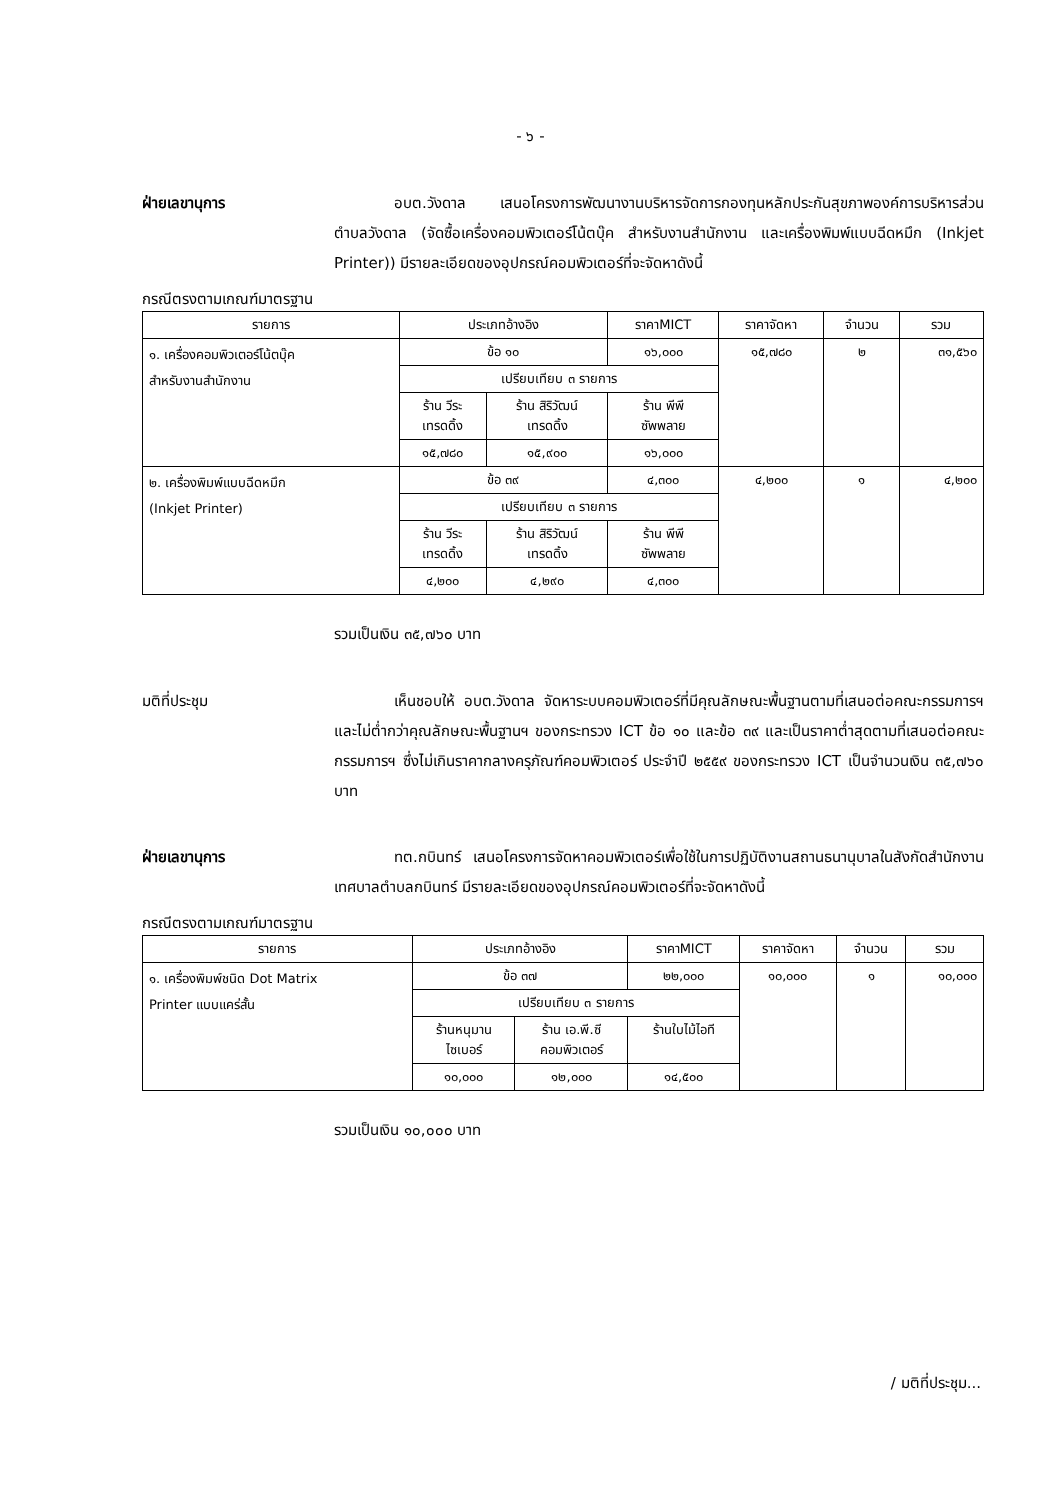- ๖ -
ฝ่ายเลขานุการ อบต.วังดาล เสนอโครงการพัฒนางานบริหารจัดการกองทุนหลักประกันสุขภาพองค์การบริหารส่วนตำบลวังดาล (จัดซื้อเครื่องคอมพิวเตอร์โน้ตบุ๊ค สำหรับงานสำนักงาน และเครื่องพิมพ์แบบฉีดหมึก (Inkjet Printer)) มีรายละเอียดของอุปกรณ์คอมพิวเตอร์ที่จะจัดหาดังนี้
กรณีตรงตามเกณฑ์มาตรฐาน
| รายการ | ประเภทอ้างอิง | | ราคาMICT | ราคาจัดหา | จำนวน | รวม |
| --- | --- | --- | --- | --- | --- | --- |
| ๑. เครื่องคอมพิวเตอร์โน้ตบุ๊ค สำหรับงานสำนักงาน | ข้อ ๑๐ | | ๑๖,๐๐๐ | ๑๕,๗๘๐ | ๒ | ๓๑,๕๖๐ |
| | เปรียบเทียบ ๓ รายการ | | | | | |
| | ร้าน วีระ เทรดดิ้ง | ร้าน สิริวัฒน์ เทรดดิ้ง | ร้าน พีพี ซัพพลาย | | | |
| | ๑๕,๗๘๐ | ๑๕,๙๐๐ | ๑๖,๐๐๐ | | | |
| ๒. เครื่องพิมพ์แบบฉีดหมึก (Inkjet Printer) | ข้อ ๓๙ | | ๔,๓๐๐ | ๔,๒๐๐ | ๑ | ๔,๒๐๐ |
| | เปรียบเทียบ ๓ รายการ | | | | | |
| | ร้าน วีระ เทรดดิ้ง | ร้าน สิริวัฒน์ เทรดดิ้ง | ร้าน พีพี ซัพพลาย | | | |
| | ๔,๒๐๐ | ๔,๒๙๐ | ๔,๓๐๐ | | | |
รวมเป็นเงิน ๓๕,๗๖๐ บาท
มติที่ประชุม เห็นชอบให้ อบต.วังดาล จัดหาระบบคอมพิวเตอร์ที่มีคุณลักษณะพื้นฐานตามที่เสนอต่อคณะกรรมการฯ และไม่ต่ำกว่าคุณลักษณะพื้นฐานฯ ของกระทรวง ICT ข้อ ๑๐ และข้อ ๓๙ และเป็นราคาต่ำสุดตามที่เสนอต่อคณะกรรมการฯ ซึ่งไม่เกินราคากลางครุภัณฑ์คอมพิวเตอร์ ประจำปี ๒๕๕๙ ของกระทรวง ICT เป็นจำนวนเงิน ๓๕,๗๖๐ บาท
ฝ่ายเลขานุการ ทต.กบินทร์ เสนอโครงการจัดหาคอมพิวเตอร์เพื่อใช้ในการปฏิบัติงานสถานธนานุบาลในสังกัดสำนักงานเทศบาลตำบลกบินทร์ มีรายละเอียดของอุปกรณ์คอมพิวเตอร์ที่จะจัดหาดังนี้
กรณีตรงตามเกณฑ์มาตรฐาน
| รายการ | ประเภทอ้างอิง | | ราคาMICT | ราคาจัดหา | จำนวน | รวม |
| --- | --- | --- | --- | --- | --- | --- |
| ๑. เครื่องพิมพ์ชนิด Dot Matrix Printer แบบแคร่สั้น | ข้อ ๓๗ | | ๒๒,๐๐๐ | ๑๐,๐๐๐ | ๑ | ๑๐,๐๐๐ |
| | เปรียบเทียบ ๓ รายการ | | | | | |
| | ร้านหนุมาน ไซเบอร์ | ร้าน เอ.พี.ซี คอมพิวเตอร์ | ร้านใบไม้ไอที | | | |
| | ๑๐,๐๐๐ | ๑๒,๐๐๐ | ๑๔,๕๐๐ | | | |
รวมเป็นเงิน ๑๐,๐๐๐ บาท
/ มติที่ประชุม...